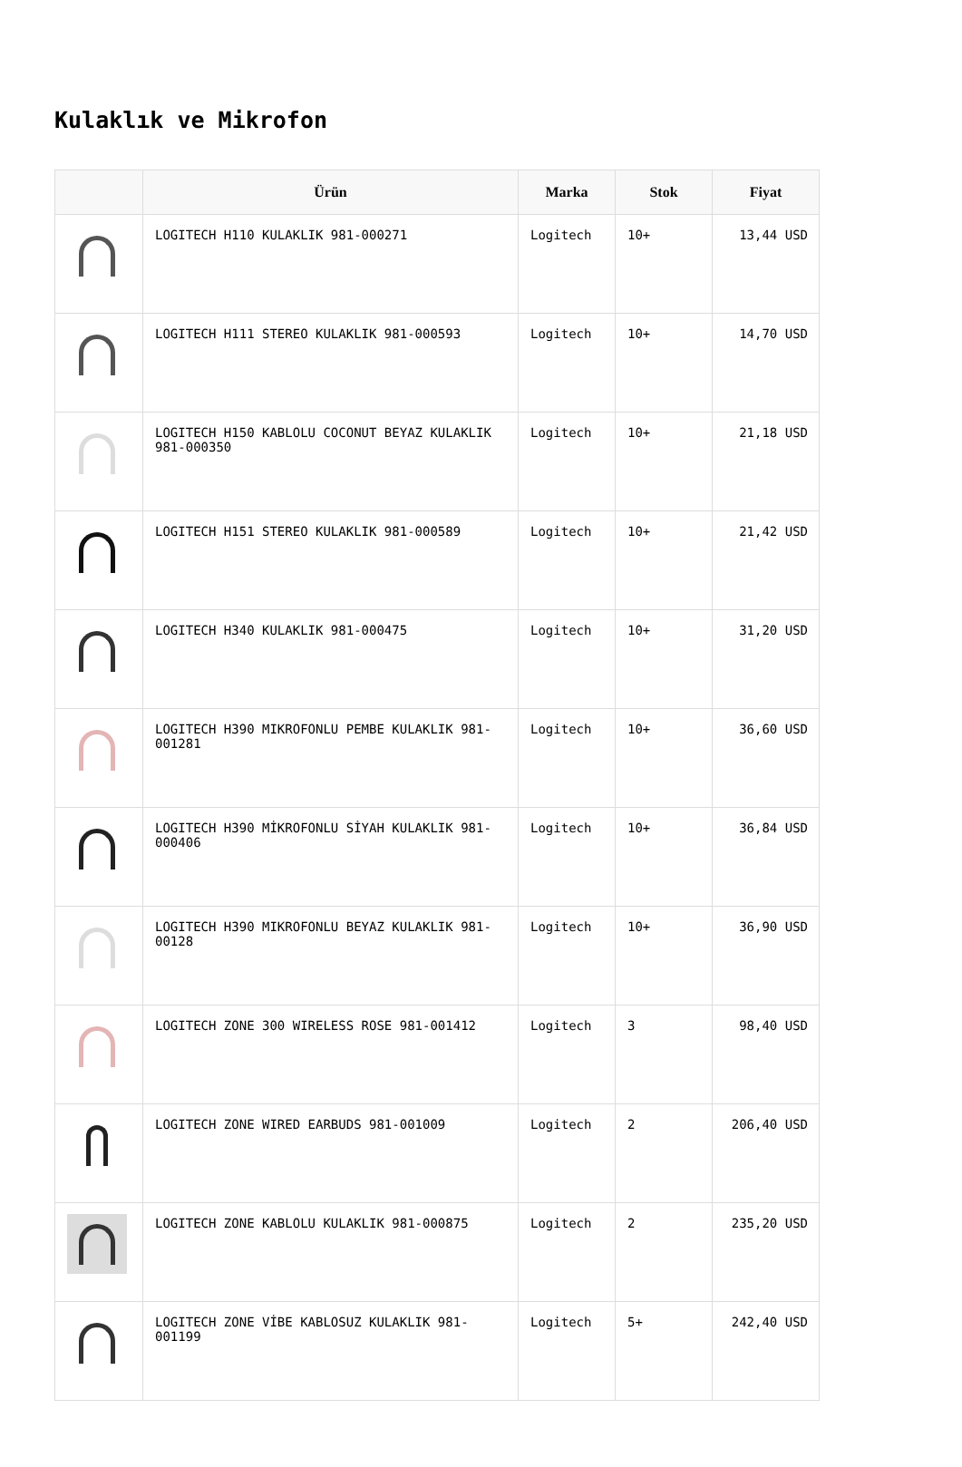Kulaklık ve Mikrofon
| | Ürün | Marka | Stok | Fiyat |
| --- | --- | --- | --- | --- |
| | LOGITECH H110 KULAKLIK 981-000271 | Logitech | 10+ | 13,44 USD |
| | LOGITECH H111 STEREO KULAKLIK 981-000593 | Logitech | 10+ | 14,70 USD |
| | LOGITECH H150 KABLOLU COCONUT BEYAZ KULAKLIK 981-000350 | Logitech | 10+ | 21,18 USD |
| | LOGITECH H151 STEREO KULAKLIK 981-000589 | Logitech | 10+ | 21,42 USD |
| | LOGITECH H340 KULAKLIK 981-000475 | Logitech | 10+ | 31,20 USD |
| | LOGITECH H390 MIKROFONLU PEMBE KULAKLIK 981-001281 | Logitech | 10+ | 36,60 USD |
| | LOGITECH H390 MİKROFONLU SİYAH KULAKLIK 981-000406 | Logitech | 10+ | 36,84 USD |
| | LOGITECH H390 MIKROFONLU BEYAZ KULAKLIK 981-00128 | Logitech | 10+ | 36,90 USD |
| | LOGITECH ZONE 300 WIRELESS ROSE 981-001412 | Logitech | 3 | 98,40 USD |
| | LOGITECH ZONE WIRED EARBUDS 981-001009 | Logitech | 2 | 206,40 USD |
| | LOGITECH ZONE KABLOLU KULAKLIK 981-000875 | Logitech | 2 | 235,20 USD |
| | LOGITECH ZONE VİBE KABLOSUZ KULAKLIK 981-001199 | Logitech | 5+ | 242,40 USD |